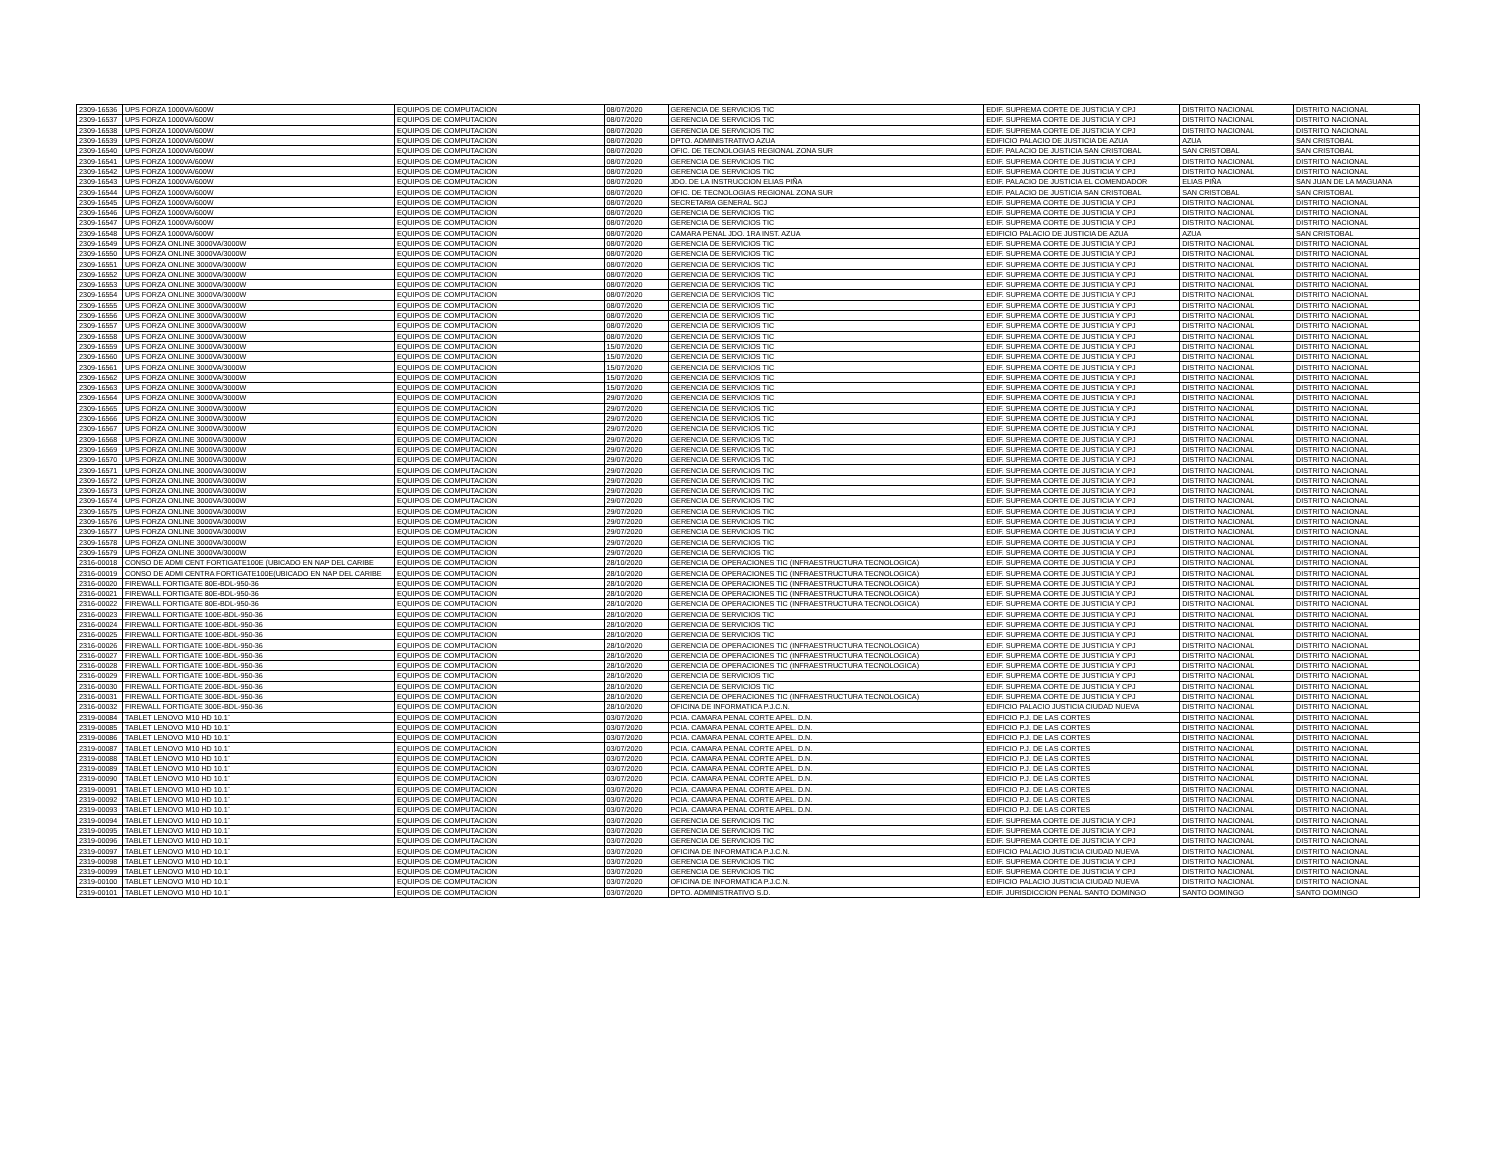| 2309-16536 | UPS FORZA 1000VA/600W | EQUIPOS DE COMPUTACION | 08/07/2020 | GERENCIA DE SERVICIOS TIC | EDIF. SUPREMA CORTE DE JUSTICIA Y CPJ | DISTRITO NACIONAL | DISTRITO NACIONAL |
| 2309-16537 | UPS FORZA 1000VA/600W | EQUIPOS DE COMPUTACION | 08/07/2020 | GERENCIA DE SERVICIOS TIC | EDIF. SUPREMA CORTE DE JUSTICIA Y CPJ | DISTRITO NACIONAL | DISTRITO NACIONAL |
| 2309-16538 | UPS FORZA 1000VA/600W | EQUIPOS DE COMPUTACION | 08/07/2020 | GERENCIA DE SERVICIOS TIC | EDIF. SUPREMA CORTE DE JUSTICIA Y CPJ | DISTRITO NACIONAL | DISTRITO NACIONAL |
| 2309-16539 | UPS FORZA 1000VA/600W | EQUIPOS DE COMPUTACION | 08/07/2020 | DPTO. ADMINISTRATIVO AZUA | EDIFICIO PALACIO DE JUSTICIA DE AZUA | AZUA | SAN CRISTOBAL |
| 2309-16540 | UPS FORZA 1000VA/600W | EQUIPOS DE COMPUTACION | 08/07/2020 | OFIC. DE TECNOLOGIAS REGIONAL ZONA SUR | EDIF. PALACIO DE JUSTICIA SAN CRISTOBAL | SAN CRISTOBAL | SAN CRISTOBAL |
| 2309-16541 | UPS FORZA 1000VA/600W | EQUIPOS DE COMPUTACION | 08/07/2020 | GERENCIA DE SERVICIOS TIC | EDIF. SUPREMA CORTE DE JUSTICIA Y CPJ | DISTRITO NACIONAL | DISTRITO NACIONAL |
| 2309-16542 | UPS FORZA 1000VA/600W | EQUIPOS DE COMPUTACION | 08/07/2020 | GERENCIA DE SERVICIOS TIC | EDIF. SUPREMA CORTE DE JUSTICIA Y CPJ | DISTRITO NACIONAL | DISTRITO NACIONAL |
| 2309-16543 | UPS FORZA 1000VA/600W | EQUIPOS DE COMPUTACION | 08/07/2020 | JDO. DE LA INSTRUCCION ELIAS PIÑA | EDIF. PALACIO DE JUSTICIA EL COMENDADOR | ELIAS PIÑA | SAN JUAN DE LA MAGUANA |
| 2309-16544 | UPS FORZA 1000VA/600W | EQUIPOS DE COMPUTACION | 08/07/2020 | OFIC. DE TECNOLOGIAS REGIONAL ZONA SUR | EDIF. PALACIO DE JUSTICIA SAN CRISTOBAL | SAN CRISTOBAL | SAN CRISTOBAL |
| 2309-16545 | UPS FORZA 1000VA/600W | EQUIPOS DE COMPUTACION | 08/07/2020 | SECRETARIA GENERAL SCJ | EDIF. SUPREMA CORTE DE JUSTICIA Y CPJ | DISTRITO NACIONAL | DISTRITO NACIONAL |
| 2309-16546 | UPS FORZA 1000VA/600W | EQUIPOS DE COMPUTACION | 08/07/2020 | GERENCIA DE SERVICIOS TIC | EDIF. SUPREMA CORTE DE JUSTICIA Y CPJ | DISTRITO NACIONAL | DISTRITO NACIONAL |
| 2309-16547 | UPS FORZA 1000VA/600W | EQUIPOS DE COMPUTACION | 08/07/2020 | GERENCIA DE SERVICIOS TIC | EDIF. SUPREMA CORTE DE JUSTICIA Y CPJ | DISTRITO NACIONAL | DISTRITO NACIONAL |
| 2309-16548 | UPS FORZA 1000VA/600W | EQUIPOS DE COMPUTACION | 08/07/2020 | CAMARA PENAL JDO. 1RA INST. AZUA | EDIFICIO PALACIO DE JUSTICIA DE AZUA | AZUA | SAN CRISTOBAL |
| 2309-16549 | UPS FORZA ONLINE 3000VA/3000W | EQUIPOS DE COMPUTACION | 08/07/2020 | GERENCIA DE SERVICIOS TIC | EDIF. SUPREMA CORTE DE JUSTICIA Y CPJ | DISTRITO NACIONAL | DISTRITO NACIONAL |
| 2309-16550 | UPS FORZA ONLINE 3000VA/3000W | EQUIPOS DE COMPUTACION | 08/07/2020 | GERENCIA DE SERVICIOS TIC | EDIF. SUPREMA CORTE DE JUSTICIA Y CPJ | DISTRITO NACIONAL | DISTRITO NACIONAL |
| 2309-16551 | UPS FORZA ONLINE 3000VA/3000W | EQUIPOS DE COMPUTACION | 08/07/2020 | GERENCIA DE SERVICIOS TIC | EDIF. SUPREMA CORTE DE JUSTICIA Y CPJ | DISTRITO NACIONAL | DISTRITO NACIONAL |
| 2309-16552 | UPS FORZA ONLINE 3000VA/3000W | EQUIPOS DE COMPUTACION | 08/07/2020 | GERENCIA DE SERVICIOS TIC | EDIF. SUPREMA CORTE DE JUSTICIA Y CPJ | DISTRITO NACIONAL | DISTRITO NACIONAL |
| 2309-16553 | UPS FORZA ONLINE 3000VA/3000W | EQUIPOS DE COMPUTACION | 08/07/2020 | GERENCIA DE SERVICIOS TIC | EDIF. SUPREMA CORTE DE JUSTICIA Y CPJ | DISTRITO NACIONAL | DISTRITO NACIONAL |
| 2309-16554 | UPS FORZA ONLINE 3000VA/3000W | EQUIPOS DE COMPUTACION | 08/07/2020 | GERENCIA DE SERVICIOS TIC | EDIF. SUPREMA CORTE DE JUSTICIA Y CPJ | DISTRITO NACIONAL | DISTRITO NACIONAL |
| 2309-16555 | UPS FORZA ONLINE 3000VA/3000W | EQUIPOS DE COMPUTACION | 08/07/2020 | GERENCIA DE SERVICIOS TIC | EDIF. SUPREMA CORTE DE JUSTICIA Y CPJ | DISTRITO NACIONAL | DISTRITO NACIONAL |
| 2309-16556 | UPS FORZA ONLINE 3000VA/3000W | EQUIPOS DE COMPUTACION | 08/07/2020 | GERENCIA DE SERVICIOS TIC | EDIF. SUPREMA CORTE DE JUSTICIA Y CPJ | DISTRITO NACIONAL | DISTRITO NACIONAL |
| 2309-16557 | UPS FORZA ONLINE 3000VA/3000W | EQUIPOS DE COMPUTACION | 08/07/2020 | GERENCIA DE SERVICIOS TIC | EDIF. SUPREMA CORTE DE JUSTICIA Y CPJ | DISTRITO NACIONAL | DISTRITO NACIONAL |
| 2309-16558 | UPS FORZA ONLINE 3000VA/3000W | EQUIPOS DE COMPUTACION | 08/07/2020 | GERENCIA DE SERVICIOS TIC | EDIF. SUPREMA CORTE DE JUSTICIA Y CPJ | DISTRITO NACIONAL | DISTRITO NACIONAL |
| 2309-16559 | UPS FORZA ONLINE 3000VA/3000W | EQUIPOS DE COMPUTACION | 15/07/2020 | GERENCIA DE SERVICIOS TIC | EDIF. SUPREMA CORTE DE JUSTICIA Y CPJ | DISTRITO NACIONAL | DISTRITO NACIONAL |
| 2309-16560 | UPS FORZA ONLINE 3000VA/3000W | EQUIPOS DE COMPUTACION | 15/07/2020 | GERENCIA DE SERVICIOS TIC | EDIF. SUPREMA CORTE DE JUSTICIA Y CPJ | DISTRITO NACIONAL | DISTRITO NACIONAL |
| 2309-16561 | UPS FORZA ONLINE 3000VA/3000W | EQUIPOS DE COMPUTACION | 15/07/2020 | GERENCIA DE SERVICIOS TIC | EDIF. SUPREMA CORTE DE JUSTICIA Y CPJ | DISTRITO NACIONAL | DISTRITO NACIONAL |
| 2309-16562 | UPS FORZA ONLINE 3000VA/3000W | EQUIPOS DE COMPUTACION | 15/07/2020 | GERENCIA DE SERVICIOS TIC | EDIF. SUPREMA CORTE DE JUSTICIA Y CPJ | DISTRITO NACIONAL | DISTRITO NACIONAL |
| 2309-16563 | UPS FORZA ONLINE 3000VA/3000W | EQUIPOS DE COMPUTACION | 15/07/2020 | GERENCIA DE SERVICIOS TIC | EDIF. SUPREMA CORTE DE JUSTICIA Y CPJ | DISTRITO NACIONAL | DISTRITO NACIONAL |
| 2309-16564 | UPS FORZA ONLINE 3000VA/3000W | EQUIPOS DE COMPUTACION | 29/07/2020 | GERENCIA DE SERVICIOS TIC | EDIF. SUPREMA CORTE DE JUSTICIA Y CPJ | DISTRITO NACIONAL | DISTRITO NACIONAL |
| 2309-16565 | UPS FORZA ONLINE 3000VA/3000W | EQUIPOS DE COMPUTACION | 29/07/2020 | GERENCIA DE SERVICIOS TIC | EDIF. SUPREMA CORTE DE JUSTICIA Y CPJ | DISTRITO NACIONAL | DISTRITO NACIONAL |
| 2309-16566 | UPS FORZA ONLINE 3000VA/3000W | EQUIPOS DE COMPUTACION | 29/07/2020 | GERENCIA DE SERVICIOS TIC | EDIF. SUPREMA CORTE DE JUSTICIA Y CPJ | DISTRITO NACIONAL | DISTRITO NACIONAL |
| 2309-16567 | UPS FORZA ONLINE 3000VA/3000W | EQUIPOS DE COMPUTACION | 29/07/2020 | GERENCIA DE SERVICIOS TIC | EDIF. SUPREMA CORTE DE JUSTICIA Y CPJ | DISTRITO NACIONAL | DISTRITO NACIONAL |
| 2309-16568 | UPS FORZA ONLINE 3000VA/3000W | EQUIPOS DE COMPUTACION | 29/07/2020 | GERENCIA DE SERVICIOS TIC | EDIF. SUPREMA CORTE DE JUSTICIA Y CPJ | DISTRITO NACIONAL | DISTRITO NACIONAL |
| 2309-16569 | UPS FORZA ONLINE 3000VA/3000W | EQUIPOS DE COMPUTACION | 29/07/2020 | GERENCIA DE SERVICIOS TIC | EDIF. SUPREMA CORTE DE JUSTICIA Y CPJ | DISTRITO NACIONAL | DISTRITO NACIONAL |
| 2309-16570 | UPS FORZA ONLINE 3000VA/3000W | EQUIPOS DE COMPUTACION | 29/07/2020 | GERENCIA DE SERVICIOS TIC | EDIF. SUPREMA CORTE DE JUSTICIA Y CPJ | DISTRITO NACIONAL | DISTRITO NACIONAL |
| 2309-16571 | UPS FORZA ONLINE 3000VA/3000W | EQUIPOS DE COMPUTACION | 29/07/2020 | GERENCIA DE SERVICIOS TIC | EDIF. SUPREMA CORTE DE JUSTICIA Y CPJ | DISTRITO NACIONAL | DISTRITO NACIONAL |
| 2309-16572 | UPS FORZA ONLINE 3000VA/3000W | EQUIPOS DE COMPUTACION | 29/07/2020 | GERENCIA DE SERVICIOS TIC | EDIF. SUPREMA CORTE DE JUSTICIA Y CPJ | DISTRITO NACIONAL | DISTRITO NACIONAL |
| 2309-16573 | UPS FORZA ONLINE 3000VA/3000W | EQUIPOS DE COMPUTACION | 29/07/2020 | GERENCIA DE SERVICIOS TIC | EDIF. SUPREMA CORTE DE JUSTICIA Y CPJ | DISTRITO NACIONAL | DISTRITO NACIONAL |
| 2309-16574 | UPS FORZA ONLINE 3000VA/3000W | EQUIPOS DE COMPUTACION | 29/07/2020 | GERENCIA DE SERVICIOS TIC | EDIF. SUPREMA CORTE DE JUSTICIA Y CPJ | DISTRITO NACIONAL | DISTRITO NACIONAL |
| 2309-16575 | UPS FORZA ONLINE 3000VA/3000W | EQUIPOS DE COMPUTACION | 29/07/2020 | GERENCIA DE SERVICIOS TIC | EDIF. SUPREMA CORTE DE JUSTICIA Y CPJ | DISTRITO NACIONAL | DISTRITO NACIONAL |
| 2309-16576 | UPS FORZA ONLINE 3000VA/3000W | EQUIPOS DE COMPUTACION | 29/07/2020 | GERENCIA DE SERVICIOS TIC | EDIF. SUPREMA CORTE DE JUSTICIA Y CPJ | DISTRITO NACIONAL | DISTRITO NACIONAL |
| 2309-16577 | UPS FORZA ONLINE 3000VA/3000W | EQUIPOS DE COMPUTACION | 29/07/2020 | GERENCIA DE SERVICIOS TIC | EDIF. SUPREMA CORTE DE JUSTICIA Y CPJ | DISTRITO NACIONAL | DISTRITO NACIONAL |
| 2309-16578 | UPS FORZA ONLINE 3000VA/3000W | EQUIPOS DE COMPUTACION | 29/07/2020 | GERENCIA DE SERVICIOS TIC | EDIF. SUPREMA CORTE DE JUSTICIA Y CPJ | DISTRITO NACIONAL | DISTRITO NACIONAL |
| 2309-16579 | UPS FORZA ONLINE 3000VA/3000W | EQUIPOS DE COMPUTACION | 29/07/2020 | GERENCIA DE SERVICIOS TIC | EDIF. SUPREMA CORTE DE JUSTICIA Y CPJ | DISTRITO NACIONAL | DISTRITO NACIONAL |
| 2316-00018 | CONSO DE ADMI CENT FORTIGATE100E (UBICADO EN NAP DEL CARIBE | EQUIPOS DE COMPUTACION | 28/10/2020 | GERENCIA DE OPERACIONES TIC (INFRAESTRUCTURA TECNOLOGICA) | EDIF. SUPREMA CORTE DE JUSTICIA Y CPJ | DISTRITO NACIONAL | DISTRITO NACIONAL |
| 2316-00019 | CONSO DE ADMI CENTRA FORTIGATE100E(UBICADO EN NAP DEL CARIBE | EQUIPOS DE COMPUTACION | 28/10/2020 | GERENCIA DE OPERACIONES TIC (INFRAESTRUCTURA TECNOLOGICA) | EDIF. SUPREMA CORTE DE JUSTICIA Y CPJ | DISTRITO NACIONAL | DISTRITO NACIONAL |
| 2316-00020 | FIREWALL FORTIGATE 80E-BDL-950-36 | EQUIPOS DE COMPUTACION | 28/10/2020 | GERENCIA DE OPERACIONES TIC (INFRAESTRUCTURA TECNOLOGICA) | EDIF. SUPREMA CORTE DE JUSTICIA Y CPJ | DISTRITO NACIONAL | DISTRITO NACIONAL |
| 2316-00021 | FIREWALL FORTIGATE 80E-BDL-950-36 | EQUIPOS DE COMPUTACION | 28/10/2020 | GERENCIA DE OPERACIONES TIC (INFRAESTRUCTURA TECNOLOGICA) | EDIF. SUPREMA CORTE DE JUSTICIA Y CPJ | DISTRITO NACIONAL | DISTRITO NACIONAL |
| 2316-00022 | FIREWALL FORTIGATE 80E-BDL-950-36 | EQUIPOS DE COMPUTACION | 28/10/2020 | GERENCIA DE OPERACIONES TIC (INFRAESTRUCTURA TECNOLOGICA) | EDIF. SUPREMA CORTE DE JUSTICIA Y CPJ | DISTRITO NACIONAL | DISTRITO NACIONAL |
| 2316-00023 | FIREWALL FORTIGATE 100E-BDL-950-36 | EQUIPOS DE COMPUTACION | 28/10/2020 | GERENCIA DE SERVICIOS TIC | EDIF. SUPREMA CORTE DE JUSTICIA Y CPJ | DISTRITO NACIONAL | DISTRITO NACIONAL |
| 2316-00024 | FIREWALL FORTIGATE 100E-BDL-950-36 | EQUIPOS DE COMPUTACION | 28/10/2020 | GERENCIA DE SERVICIOS TIC | EDIF. SUPREMA CORTE DE JUSTICIA Y CPJ | DISTRITO NACIONAL | DISTRITO NACIONAL |
| 2316-00025 | FIREWALL FORTIGATE 100E-BDL-950-36 | EQUIPOS DE COMPUTACION | 28/10/2020 | GERENCIA DE SERVICIOS TIC | EDIF. SUPREMA CORTE DE JUSTICIA Y CPJ | DISTRITO NACIONAL | DISTRITO NACIONAL |
| 2316-00026 | FIREWALL FORTIGATE 100E-BDL-950-36 | EQUIPOS DE COMPUTACION | 28/10/2020 | GERENCIA DE OPERACIONES TIC (INFRAESTRUCTURA TECNOLOGICA) | EDIF. SUPREMA CORTE DE JUSTICIA Y CPJ | DISTRITO NACIONAL | DISTRITO NACIONAL |
| 2316-00027 | FIREWALL FORTIGATE 100E-BDL-950-36 | EQUIPOS DE COMPUTACION | 28/10/2020 | GERENCIA DE OPERACIONES TIC (INFRAESTRUCTURA TECNOLOGICA) | EDIF. SUPREMA CORTE DE JUSTICIA Y CPJ | DISTRITO NACIONAL | DISTRITO NACIONAL |
| 2316-00028 | FIREWALL FORTIGATE 100E-BDL-950-36 | EQUIPOS DE COMPUTACION | 28/10/2020 | GERENCIA DE OPERACIONES TIC (INFRAESTRUCTURA TECNOLOGICA) | EDIF. SUPREMA CORTE DE JUSTICIA Y CPJ | DISTRITO NACIONAL | DISTRITO NACIONAL |
| 2316-00029 | FIREWALL FORTIGATE 100E-BDL-950-36 | EQUIPOS DE COMPUTACION | 28/10/2020 | GERENCIA DE SERVICIOS TIC | EDIF. SUPREMA CORTE DE JUSTICIA Y CPJ | DISTRITO NACIONAL | DISTRITO NACIONAL |
| 2316-00030 | FIREWALL FORTIGATE 200E-BDL-950-36 | EQUIPOS DE COMPUTACION | 28/10/2020 | GERENCIA DE SERVICIOS TIC | EDIF. SUPREMA CORTE DE JUSTICIA Y CPJ | DISTRITO NACIONAL | DISTRITO NACIONAL |
| 2316-00031 | FIREWALL FORTIGATE 300E-BDL-950-36 | EQUIPOS DE COMPUTACION | 28/10/2020 | GERENCIA DE OPERACIONES TIC (INFRAESTRUCTURA TECNOLOGICA) | EDIF. SUPREMA CORTE DE JUSTICIA Y CPJ | DISTRITO NACIONAL | DISTRITO NACIONAL |
| 2316-00032 | FIREWALL FORTIGATE 300E-BDL-950-36 | EQUIPOS DE COMPUTACION | 28/10/2020 | OFICINA DE INFORMATICA P.J.C.N. | EDIFICIO PALACIO JUSTICIA CIUDAD NUEVA | DISTRITO NACIONAL | DISTRITO NACIONAL |
| 2319-00084 | TABLET LENOVO M10 HD 10.1¨ | EQUIPOS DE COMPUTACION | 03/07/2020 | PCIA. CAMARA PENAL CORTE APEL. D.N. | EDIFICIO P.J. DE LAS CORTES | DISTRITO NACIONAL | DISTRITO NACIONAL |
| 2319-00085 | TABLET LENOVO M10 HD 10.1¨ | EQUIPOS DE COMPUTACION | 03/07/2020 | PCIA. CAMARA PENAL CORTE APEL. D.N. | EDIFICIO P.J. DE LAS CORTES | DISTRITO NACIONAL | DISTRITO NACIONAL |
| 2319-00086 | TABLET LENOVO M10 HD 10.1¨ | EQUIPOS DE COMPUTACION | 03/07/2020 | PCIA. CAMARA PENAL CORTE APEL. D.N. | EDIFICIO P.J. DE LAS CORTES | DISTRITO NACIONAL | DISTRITO NACIONAL |
| 2319-00087 | TABLET LENOVO M10 HD 10.1¨ | EQUIPOS DE COMPUTACION | 03/07/2020 | PCIA. CAMARA PENAL CORTE APEL. D.N. | EDIFICIO P.J. DE LAS CORTES | DISTRITO NACIONAL | DISTRITO NACIONAL |
| 2319-00088 | TABLET LENOVO M10 HD 10.1¨ | EQUIPOS DE COMPUTACION | 03/07/2020 | PCIA. CAMARA PENAL CORTE APEL. D.N. | EDIFICIO P.J. DE LAS CORTES | DISTRITO NACIONAL | DISTRITO NACIONAL |
| 2319-00089 | TABLET LENOVO M10 HD 10.1¨ | EQUIPOS DE COMPUTACION | 03/07/2020 | PCIA. CAMARA PENAL CORTE APEL. D.N. | EDIFICIO P.J. DE LAS CORTES | DISTRITO NACIONAL | DISTRITO NACIONAL |
| 2319-00090 | TABLET LENOVO M10 HD 10.1¨ | EQUIPOS DE COMPUTACION | 03/07/2020 | PCIA. CAMARA PENAL CORTE APEL. D.N. | EDIFICIO P.J. DE LAS CORTES | DISTRITO NACIONAL | DISTRITO NACIONAL |
| 2319-00091 | TABLET LENOVO M10 HD 10.1¨ | EQUIPOS DE COMPUTACION | 03/07/2020 | PCIA. CAMARA PENAL CORTE APEL. D.N. | EDIFICIO P.J. DE LAS CORTES | DISTRITO NACIONAL | DISTRITO NACIONAL |
| 2319-00092 | TABLET LENOVO M10 HD 10.1¨ | EQUIPOS DE COMPUTACION | 03/07/2020 | PCIA. CAMARA PENAL CORTE APEL. D.N. | EDIFICIO P.J. DE LAS CORTES | DISTRITO NACIONAL | DISTRITO NACIONAL |
| 2319-00093 | TABLET LENOVO M10 HD 10.1¨ | EQUIPOS DE COMPUTACION | 03/07/2020 | PCIA. CAMARA PENAL CORTE APEL. D.N. | EDIFICIO P.J. DE LAS CORTES | DISTRITO NACIONAL | DISTRITO NACIONAL |
| 2319-00094 | TABLET LENOVO M10 HD 10.1¨ | EQUIPOS DE COMPUTACION | 03/07/2020 | GERENCIA DE SERVICIOS TIC | EDIF. SUPREMA CORTE DE JUSTICIA Y CPJ | DISTRITO NACIONAL | DISTRITO NACIONAL |
| 2319-00095 | TABLET LENOVO M10 HD 10.1¨ | EQUIPOS DE COMPUTACION | 03/07/2020 | GERENCIA DE SERVICIOS TIC | EDIF. SUPREMA CORTE DE JUSTICIA Y CPJ | DISTRITO NACIONAL | DISTRITO NACIONAL |
| 2319-00096 | TABLET LENOVO M10 HD 10.1¨ | EQUIPOS DE COMPUTACION | 03/07/2020 | GERENCIA DE SERVICIOS TIC | EDIF. SUPREMA CORTE DE JUSTICIA Y CPJ | DISTRITO NACIONAL | DISTRITO NACIONAL |
| 2319-00097 | TABLET LENOVO M10 HD 10.1¨ | EQUIPOS DE COMPUTACION | 03/07/2020 | OFICINA DE INFORMATICA P.J.C.N. | EDIFICIO PALACIO JUSTICIA CIUDAD NUEVA | DISTRITO NACIONAL | DISTRITO NACIONAL |
| 2319-00098 | TABLET LENOVO M10 HD 10.1¨ | EQUIPOS DE COMPUTACION | 03/07/2020 | GERENCIA DE SERVICIOS TIC | EDIF. SUPREMA CORTE DE JUSTICIA Y CPJ | DISTRITO NACIONAL | DISTRITO NACIONAL |
| 2319-00099 | TABLET LENOVO M10 HD 10.1¨ | EQUIPOS DE COMPUTACION | 03/07/2020 | GERENCIA DE SERVICIOS TIC | EDIF. SUPREMA CORTE DE JUSTICIA Y CPJ | DISTRITO NACIONAL | DISTRITO NACIONAL |
| 2319-00100 | TABLET LENOVO M10 HD 10.1¨ | EQUIPOS DE COMPUTACION | 03/07/2020 | OFICINA DE INFORMATICA P.J.C.N. | EDIFICIO PALACIO JUSTICIA CIUDAD NUEVA | DISTRITO NACIONAL | DISTRITO NACIONAL |
| 2319-00101 | TABLET LENOVO M10 HD 10.1¨ | EQUIPOS DE COMPUTACION | 03/07/2020 | DPTO. ADMINISTRATIVO S.D. | EDIF. JURISDICCION PENAL SANTO DOMINGO | SANTO DOMINGO | SANTO DOMINGO |